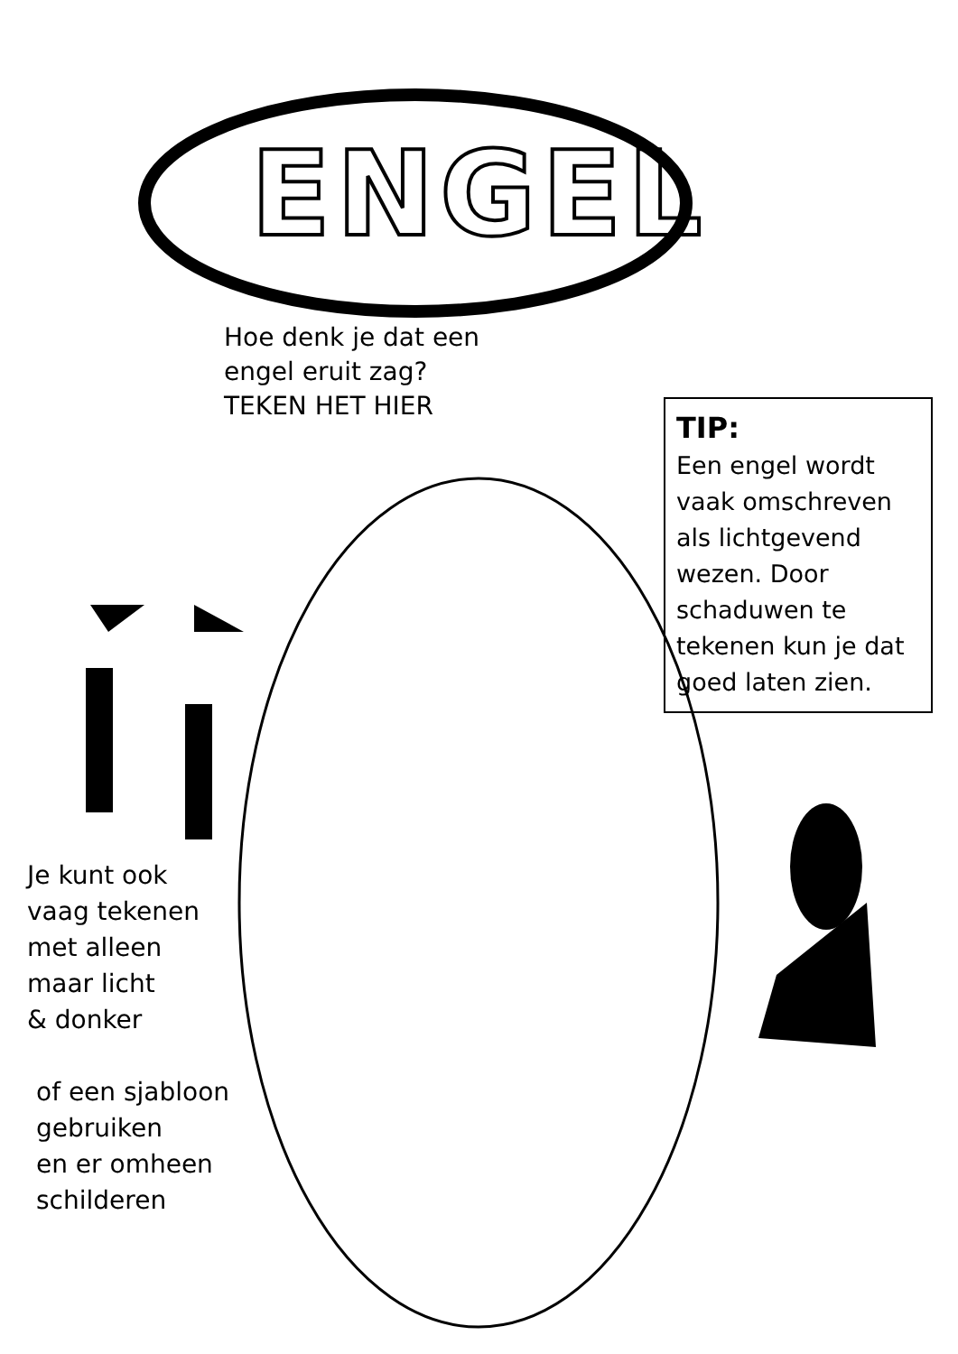ENGEL
Hoe denk je dat een
engel eruit zag?
TEKEN HET HIER
TIP:
Een engel wordt vaak omschreven als lichtgevend wezen. Door schaduwen te tekenen kun je dat goed laten zien.
Je kunt ook
vaag tekenen
met alleen
maar licht
& donker
of een sjabloon
gebruiken
en er omheen
schilderen